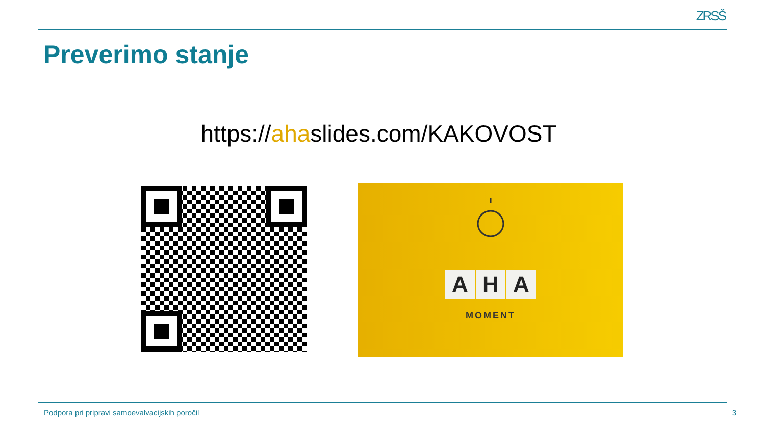ZRSŠ
Preverimo stanje
https://ahaslides.com/KAKOVOST
A H A
MOMENT
Podpora pri pripravi samoevalvacijskih poročil 3